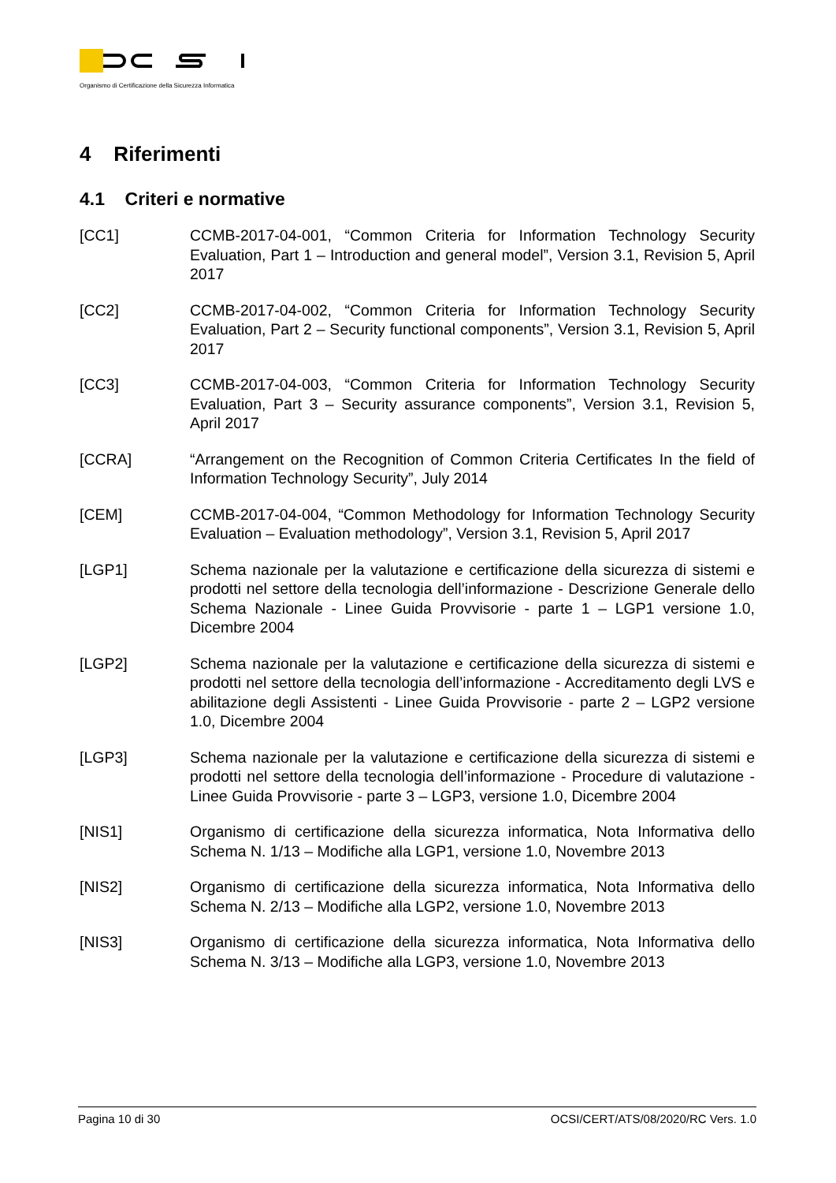Organismo di Certificazione della Sicurezza Informatica
4 Riferimenti
4.1 Criteri e normative
[CC1] CCMB-2017-04-001, “Common Criteria for Information Technology Security Evaluation, Part 1 – Introduction and general model”, Version 3.1, Revision 5, April 2017
[CC2] CCMB-2017-04-002, “Common Criteria for Information Technology Security Evaluation, Part 2 – Security functional components”, Version 3.1, Revision 5, April 2017
[CC3] CCMB-2017-04-003, “Common Criteria for Information Technology Security Evaluation, Part 3 – Security assurance components”, Version 3.1, Revision 5, April 2017
[CCRA] “Arrangement on the Recognition of Common Criteria Certificates In the field of Information Technology Security”, July 2014
[CEM] CCMB-2017-04-004, “Common Methodology for Information Technology Security Evaluation – Evaluation methodology”, Version 3.1, Revision 5, April 2017
[LGP1] Schema nazionale per la valutazione e certificazione della sicurezza di sistemi e prodotti nel settore della tecnologia dell’informazione - Descrizione Generale dello Schema Nazionale - Linee Guida Provvisorie - parte 1 – LGP1 versione 1.0, Dicembre 2004
[LGP2] Schema nazionale per la valutazione e certificazione della sicurezza di sistemi e prodotti nel settore della tecnologia dell’informazione - Accreditamento degli LVS e abilitazione degli Assistenti - Linee Guida Provvisorie - parte 2 – LGP2 versione 1.0, Dicembre 2004
[LGP3] Schema nazionale per la valutazione e certificazione della sicurezza di sistemi e prodotti nel settore della tecnologia dell’informazione - Procedure di valutazione - Linee Guida Provvisorie - parte 3 – LGP3, versione 1.0, Dicembre 2004
[NIS1] Organismo di certificazione della sicurezza informatica, Nota Informativa dello Schema N. 1/13 – Modifiche alla LGP1, versione 1.0, Novembre 2013
[NIS2] Organismo di certificazione della sicurezza informatica, Nota Informativa dello Schema N. 2/13 – Modifiche alla LGP2, versione 1.0, Novembre 2013
[NIS3] Organismo di certificazione della sicurezza informatica, Nota Informativa dello Schema N. 3/13 – Modifiche alla LGP3, versione 1.0, Novembre 2013
Pagina 10 di 30 OCSI/CERT/ATS/08/2020/RC Vers. 1.0